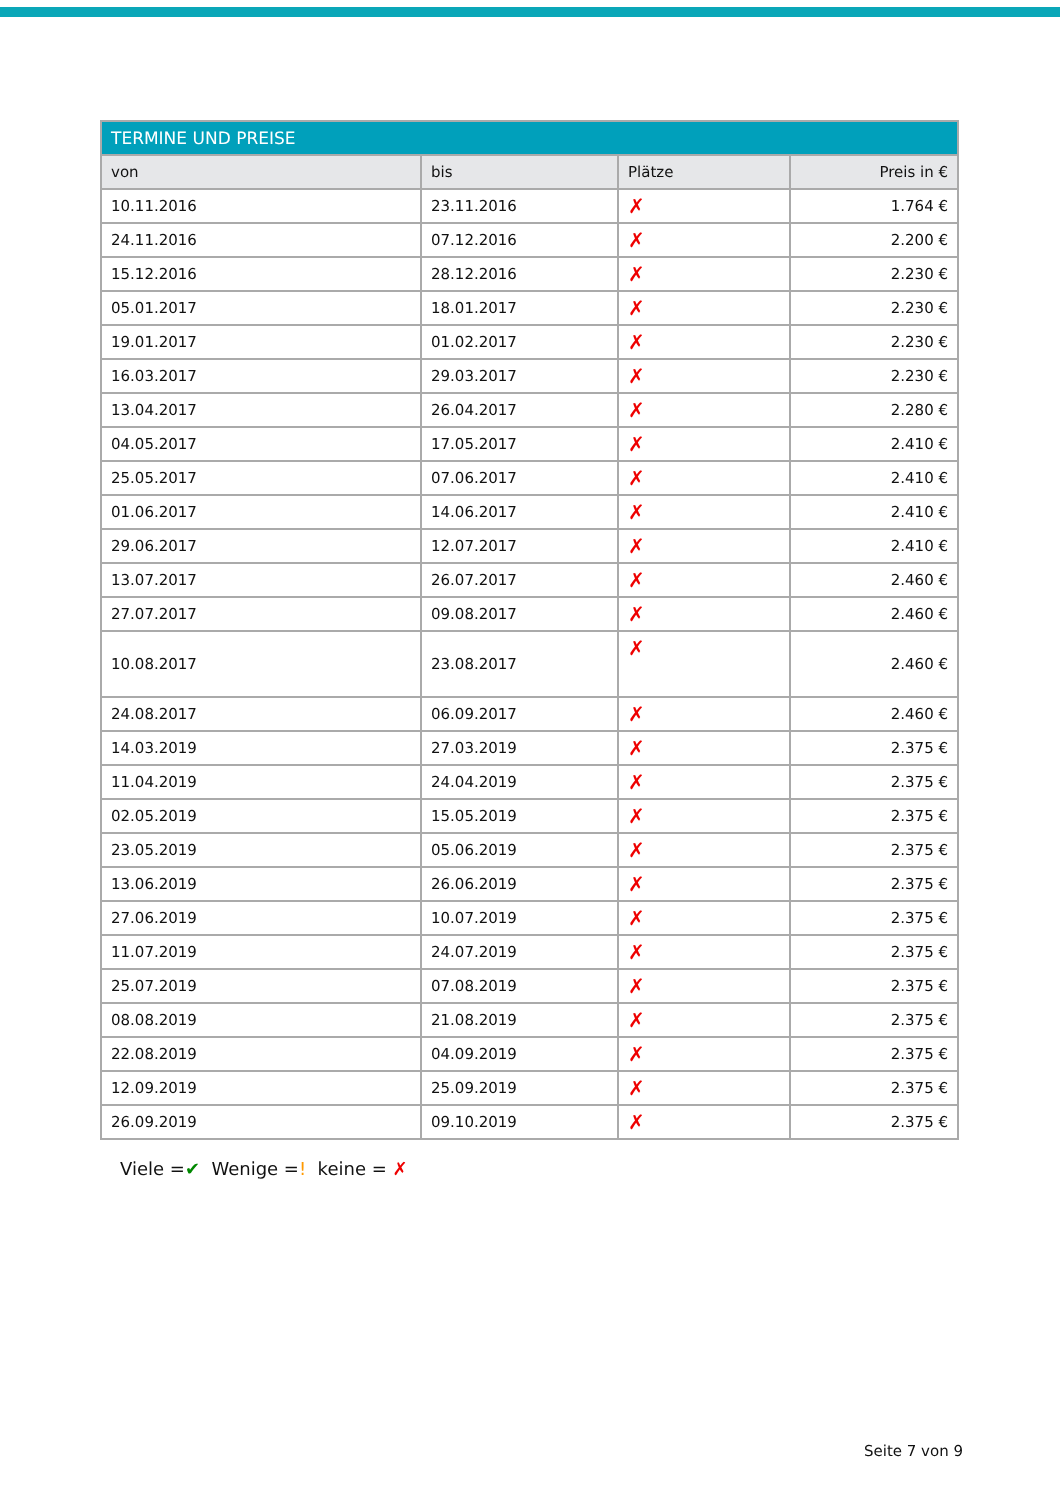| TERMINE UND PREISE | | | |
| --- | --- | --- | --- |
| von | bis | Plätze | Preis in € |
| 10.11.2016 | 23.11.2016 | ✗ | 1.764 € |
| 24.11.2016 | 07.12.2016 | ✗ | 2.200 € |
| 15.12.2016 | 28.12.2016 | ✗ | 2.230 € |
| 05.01.2017 | 18.01.2017 | ✗ | 2.230 € |
| 19.01.2017 | 01.02.2017 | ✗ | 2.230 € |
| 16.03.2017 | 29.03.2017 | ✗ | 2.230 € |
| 13.04.2017 | 26.04.2017 | ✗ | 2.280 € |
| 04.05.2017 | 17.05.2017 | ✗ | 2.410 € |
| 25.05.2017 | 07.06.2017 | ✗ | 2.410 € |
| 01.06.2017 | 14.06.2017 | ✗ | 2.410 € |
| 29.06.2017 | 12.07.2017 | ✗ | 2.410 € |
| 13.07.2017 | 26.07.2017 | ✗ | 2.460 € |
| 27.07.2017 | 09.08.2017 | ✗ | 2.460 € |
| 10.08.2017 | 23.08.2017 | ✗ | 2.460 € |
| 24.08.2017 | 06.09.2017 | ✗ | 2.460 € |
| 14.03.2019 | 27.03.2019 | ✗ | 2.375 € |
| 11.04.2019 | 24.04.2019 | ✗ | 2.375 € |
| 02.05.2019 | 15.05.2019 | ✗ | 2.375 € |
| 23.05.2019 | 05.06.2019 | ✗ | 2.375 € |
| 13.06.2019 | 26.06.2019 | ✗ | 2.375 € |
| 27.06.2019 | 10.07.2019 | ✗ | 2.375 € |
| 11.07.2019 | 24.07.2019 | ✗ | 2.375 € |
| 25.07.2019 | 07.08.2019 | ✗ | 2.375 € |
| 08.08.2019 | 21.08.2019 | ✗ | 2.375 € |
| 22.08.2019 | 04.09.2019 | ✗ | 2.375 € |
| 12.09.2019 | 25.09.2019 | ✗ | 2.375 € |
| 26.09.2019 | 09.10.2019 | ✗ | 2.375 € |
Viele =✔ Wenige =! keine = ✗
Seite 7 von 9